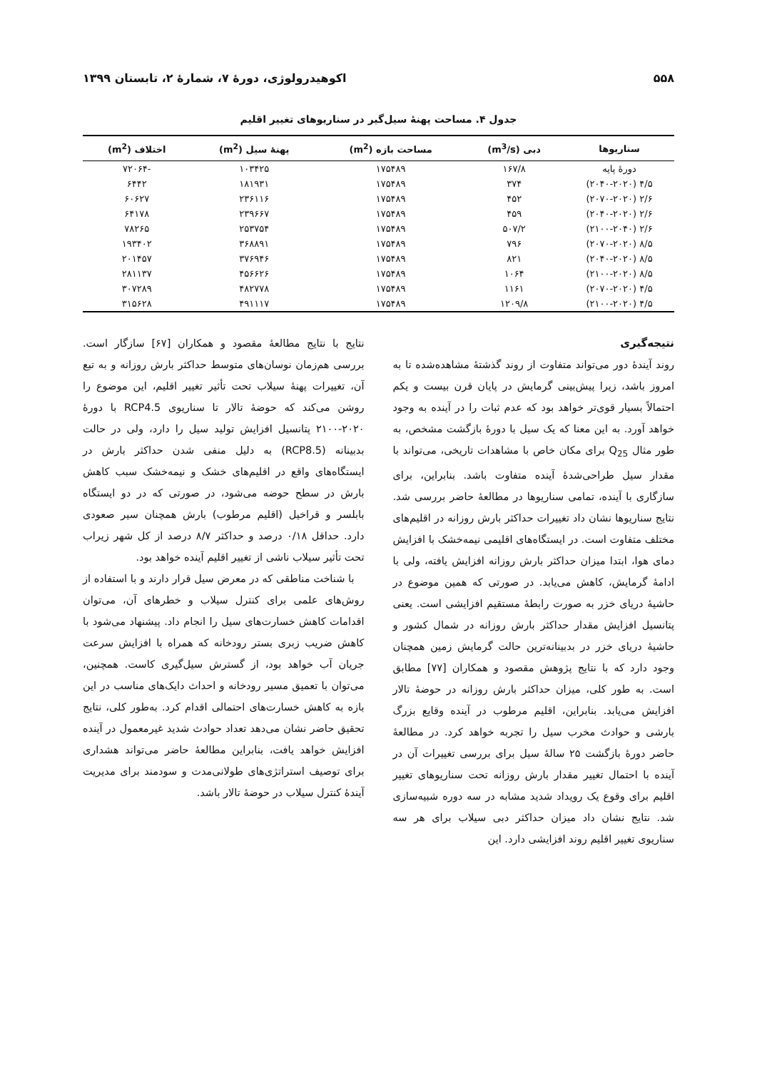۵۵۸ اکوهیدرولوژی، دورۀ ۷، شمارۀ ۲، تابستان ۱۳۹۹
جدول ۴. مساحت پهنۀ سیل‌گیر در سناریوهای تغییر اقلیم
| سناریوها | دبی (m<sup>3</sup>/s) | مساحت بازه (m<sup>2</sup>) | پهنۀ سیل (m<sup>2</sup>) | اختلاف (m<sup>2</sup>) |
| --- | --- | --- | --- | --- |
| دورۀ پایه | ۱۶۷/۸ | ۱۷۵۴۸۹ | ۱۰۳۴۲۵ | -۷۲۰۶۴ |
| ۴/۵ (۲۰۴۰-۲۰۲۰) | ۳۷۴ | ۱۷۵۴۸۹ | ۱۸۱۹۳۱ | ۶۴۴۲ |
| ۲/۶ (۲۰۷۰-۲۰۲۰) | ۴۵۲ | ۱۷۵۴۸۹ | ۲۳۶۱۱۶ | ۶۰۶۲۷ |
| ۲/۶ (۲۰۴۰-۲۰۲۰) | ۴۵۹ | ۱۷۵۴۸۹ | ۲۳۹۶۶۷ | ۶۴۱۷۸ |
| ۲/۶ (۲۱۰۰-۲۰۴۰) | ۵۰۷/۲ | ۱۷۵۴۸۹ | ۲۵۳۷۵۴ | ۷۸۲۶۵ |
| ۸/۵ (۲۰۷۰-۲۰۲۰) | ۷۹۶ | ۱۷۵۴۸۹ | ۳۶۸۸۹۱ | ۱۹۳۴۰۲ |
| ۸/۵ (۲۰۴۰-۲۰۲۰) | ۸۲۱ | ۱۷۵۴۸۹ | ۳۷۶۹۴۶ | ۲۰۱۴۵۷ |
| ۸/۵ (۲۱۰۰-۲۰۲۰) | ۱۰۶۴ | ۱۷۵۴۸۹ | ۴۵۶۶۲۶ | ۲۸۱۱۳۷ |
| ۴/۵ (۲۰۷۰-۲۰۲۰) | ۱۱۶۱ | ۱۷۵۴۸۹ | ۴۸۲۷۷۸ | ۳۰۷۲۸۹ |
| ۴/۵ (۲۱۰۰-۲۰۲۰) | ۱۲۰۹/۸ | ۱۷۵۴۸۹ | ۴۹۱۱۱۷ | ۳۱۵۶۲۸ |
نتیجه‌گیری
روند آیندۀ دور می‌تواند متفاوت از روند گذشتۀ مشاهده‌شده تا به امروز باشد، زیرا پیش‌بینی گرمایش در پایان قرن بیست و یکم احتمالاً بسیار قوی‌تر خواهد بود که عدم ثبات را در آینده به وجود خواهد آورد. به این معنا که یک سیل با دورۀ بازگشت مشخص، به طور مثال Q<sub>25</sub> برای مکان خاص با مشاهدات تاریخی، می‌تواند با مقدار سیل طراحی‌شدۀ آینده متفاوت باشد. بنابراین، برای سازگاری با آینده، تمامی سناریوها در مطالعۀ حاضر بررسی شد. نتایج سناریوها نشان داد تغییرات حداکثر بارش روزانه در اقلیم‌های مختلف متفاوت است. در ایستگاه‌های اقلیمی نیمه‌خشک با افزایش دمای هوا، ابتدا میزان حداکثر بارش روزانه افزایش یافته، ولی با ادامۀ گرمایش، کاهش می‌یابد. در صورتی که همین موضوع در حاشیۀ دریای خزر به صورت رابطۀ مستقیم افزایشی است. یعنی پتانسیل افزایش مقدار حداکثر بارش روزانه در شمال کشور و حاشیۀ دریای خزر در بدبینانه‌ترین حالت گرمایش زمین همچنان وجود دارد که با نتایج پژوهش مقصود و همکاران [۷۷] مطابق است. به طور کلی، میزان حداکثر بارش روزانه در حوضۀ تالار افزایش می‌یابد. بنابراین، اقلیم مرطوب در آینده وقایع بزرگ بارشی و حوادث مخرب سیل را تجربه خواهد کرد. در مطالعۀ حاضر دورۀ بازگشت ۲۵ سالۀ سیل برای بررسی تغییرات آن در آینده با احتمال تغییر مقدار بارش روزانه تحت سناریوهای تغییر اقلیم برای وقوع یک رویداد شدید مشابه در سه دوره شبیه‌سازی شد. نتایج نشان داد میزان حداکثر دبی سیلاب برای هر سه سناریوی تغییر اقلیم روند افزایشی دارد. این
نتایج با نتایج مطالعۀ مقصود و همکاران [۶۷] سازگار است. بررسی هم‌زمان نوسان‌های متوسط حداکثر بارش روزانه و به تبع آن، تغییرات پهنۀ سیلاب تحت تأثیر تغییر اقلیم، این موضوع را روشن می‌کند که حوضۀ تالار تا سناریوی RCP4.5 با دورۀ ۲۰۲۰-۲۱۰۰ پتانسیل افزایش تولید سیل را دارد، ولی در حالت بدبینانه (RCP8.5) به دلیل منفی شدن حداکثر بارش در ایستگاه‌های واقع در اقلیم‌های خشک و نیمه‌خشک سبب کاهش بارش در سطح حوضه می‌شود، در صورتی که در دو ایستگاه بابلسر و قراخیل (اقلیم مرطوب) بارش همچنان سیر صعودی دارد. حداقل ۰/۱۸ درصد و حداکثر ۸/۷ درصد از کل شهر زیراب تحت تأثیر سیلاب ناشی از تغییر اقلیم آینده خواهد بود.
با شناخت مناطقی که در معرض سیل قرار دارند و با استفاده از روش‌های علمی برای کنترل سیلاب و خطرهای آن، می‌توان اقدامات کاهش خسارت‌های سیل را انجام داد. پیشنهاد می‌شود با کاهش ضریب زبری بستر رودخانه که همراه با افزایش سرعت جریان آب خواهد بود، از گسترش سیل‌گیری کاست. همچنین، می‌توان با تعمیق مسیر رودخانه و احداث دایک‌های مناسب در این بازه به کاهش خسارت‌های احتمالی اقدام کرد. به‌طور کلی، نتایج تحقیق حاضر نشان می‌دهد تعداد حوادث شدید غیرمعمول در آینده افزایش خواهد یافت، بنابراین مطالعۀ حاضر می‌تواند هشداری برای توصیف استراتژی‌های طولانی‌مدت و سودمند برای مدیریت آیندۀ کنترل سیلاب در حوضۀ تالار باشد.